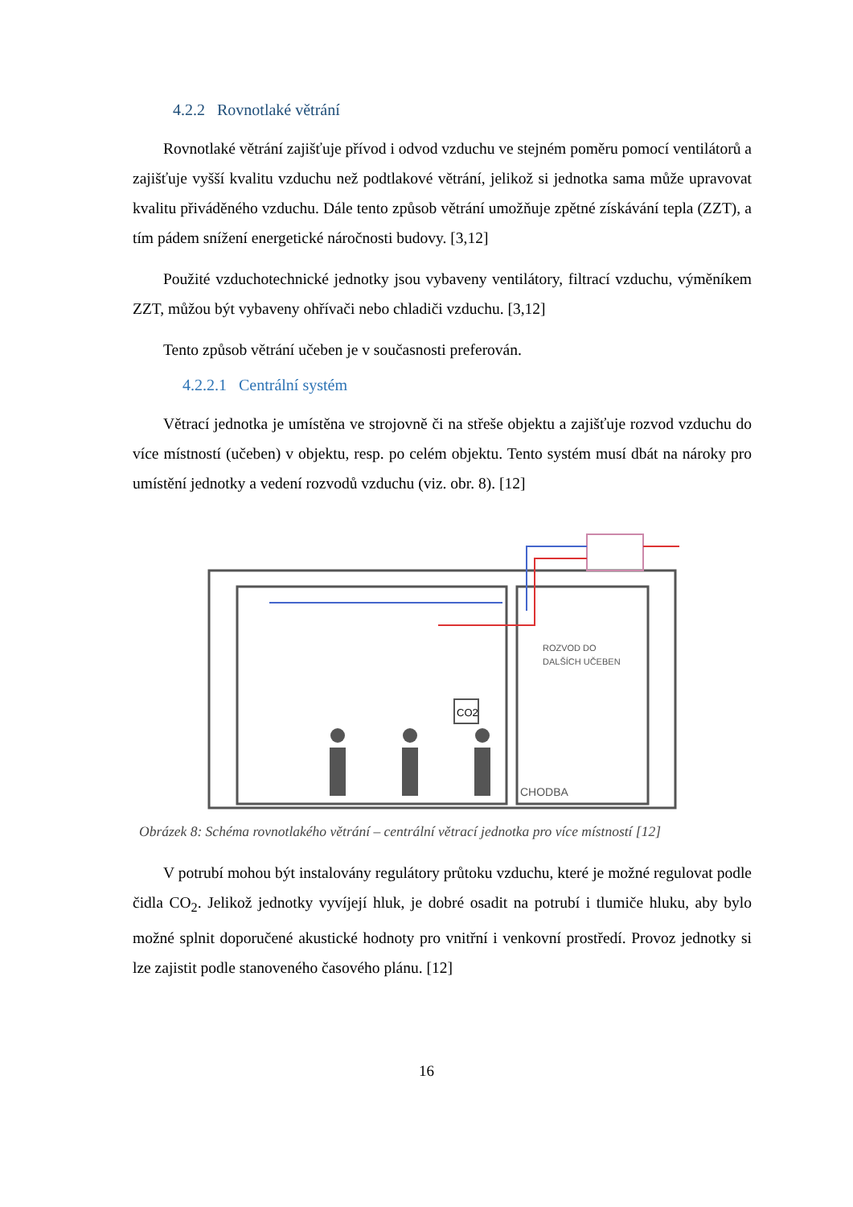4.2.2 Rovnotlaké větrání
Rovnotlaké větrání zajišťuje přívod i odvod vzduchu ve stejném poměru pomocí ventilátorů a zajišťuje vyšší kvalitu vzduchu než podtlakové větrání, jelikož si jednotka sama může upravovat kvalitu přiváděného vzduchu. Dále tento způsob větrání umožňuje zpětné získávání tepla (ZZT), a tím pádem snížení energetické náročnosti budovy. [3,12]
Použité vzduchotechnické jednotky jsou vybaveny ventilátory, filtrací vzduchu, výměníkem ZZT, můžou být vybaveny ohřívači nebo chladiči vzduchu. [3,12]
Tento způsob větrání učeben je v současnosti preferován.
4.2.2.1 Centrální systém
Větrací jednotka je umístěna ve strojovně či na střeše objektu a zajišťuje rozvod vzduchu do více místností (učeben) v objektu, resp. po celém objektu. Tento systém musí dbát na nároky pro umístění jednotky a vedení rozvodů vzduchu (viz. obr. 8). [12]
CO2
ROZVOD DO
DALŠÍCH UČEBEN
CHODBA
Obrázek 8: Schéma rovnotlakého větrání – centrální větrací jednotka pro více místností [12]
V potrubí mohou být instalovány regulátory průtoku vzduchu, které je možné regulovat podle čidla CO<sub>2</sub>. Jelikož jednotky vyvíjejí hluk, je dobré osadit na potrubí i tlumiče hluku, aby bylo možné splnit doporučené akustické hodnoty pro vnitřní i venkovní prostředí. Provoz jednotky si lze zajistit podle stanoveného časového plánu. [12]
16